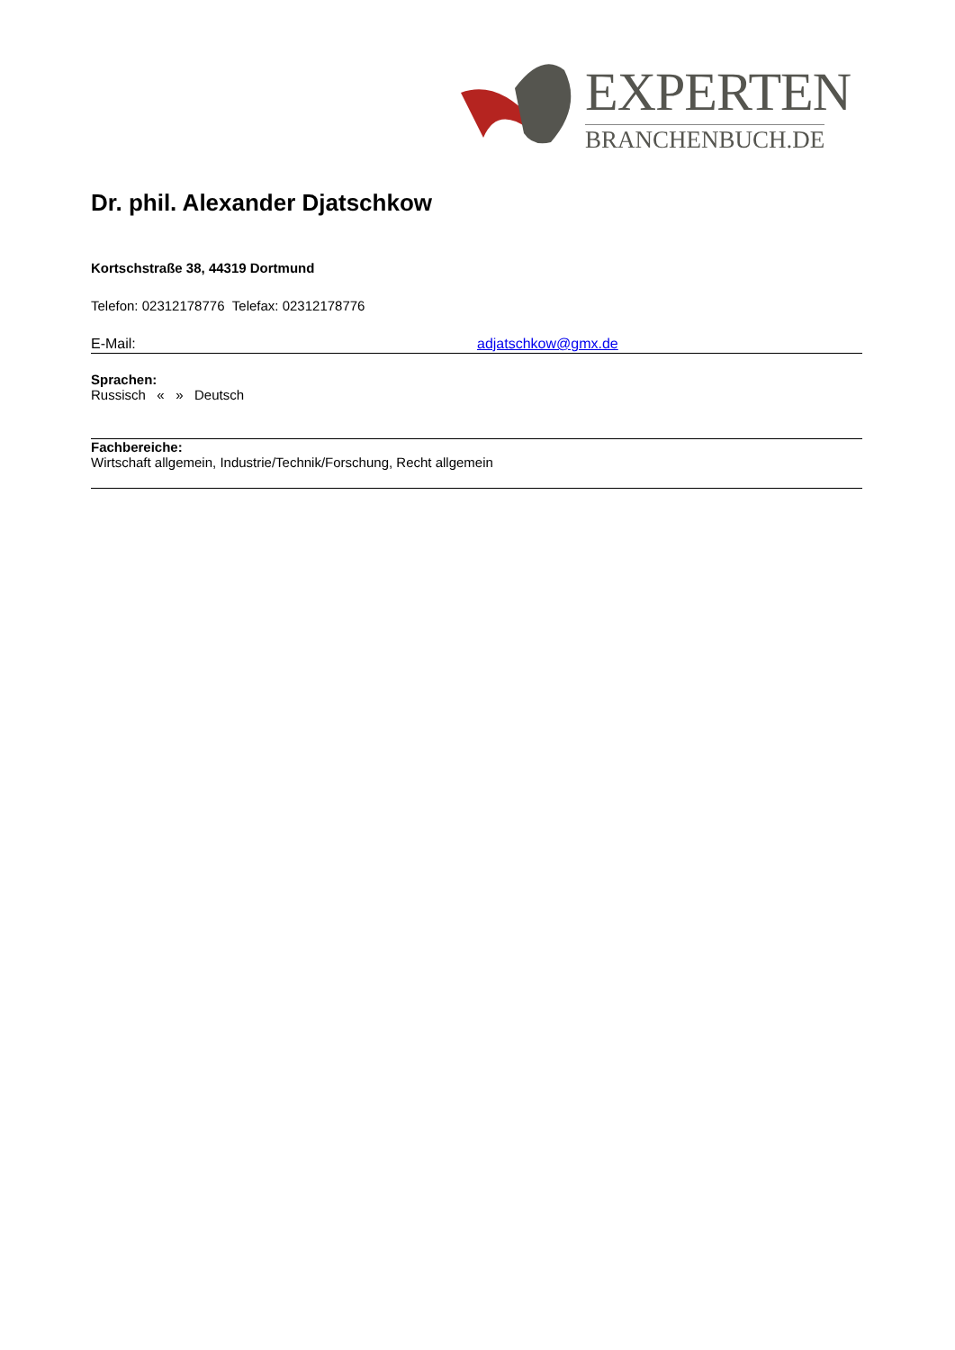EXPERTEN
BRANCHENBUCH.DE
Dr. phil. Alexander Djatschkow
Kortschstraße 38, 44319 Dortmund
Telefon: 02312178776 Telefax: 02312178776
E-Mail: adjatschkow@gmx.de
Sprachen:
Russisch « » Deutsch
Fachbereiche:
Wirtschaft allgemein, Industrie/Technik/Forschung, Recht allgemein